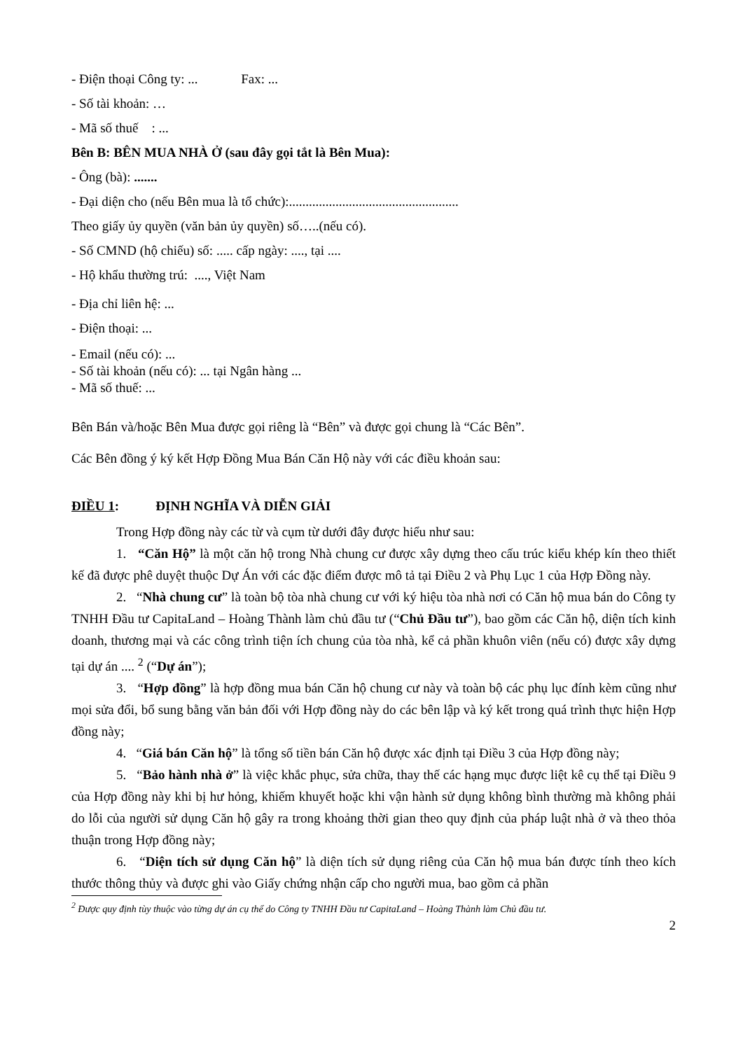- Điện thoại Công ty: ... Fax: ...
- Số tài khoản: …
- Mã số thuế : ...
Bên B: BÊN MUA NHÀ Ở (sau đây gọi tắt là Bên Mua):
- Ông (bà): .......
- Đại diện cho (nếu Bên mua là tổ chức):...................................................
Theo giấy ủy quyền (văn bản ủy quyền) số…..(nếu có).
- Số CMND (hộ chiếu) số: ..... cấp ngày: ...., tại ....
- Hộ khẩu thường trú: ...., Việt Nam
- Địa chỉ liên hệ: ...
- Điện thoại: ...
- Email (nếu có): ...
- Số tài khoản (nếu có): ... tại Ngân hàng ...
- Mã số thuế: ...
Bên Bán và/hoặc Bên Mua được gọi riêng là “Bên” và được gọi chung là “Các Bên”.
Các Bên đồng ý ký kết Hợp Đồng Mua Bán Căn Hộ này với các điều khoản sau:
ĐIỀU 1: ĐỊNH NGHĨA VÀ DIỄN GIẢI
Trong Hợp đồng này các từ và cụm từ dưới đây được hiểu như sau:
1. “Căn Hộ” là một căn hộ trong Nhà chung cư được xây dựng theo cấu trúc kiểu khép kín theo thiết kế đã được phê duyệt thuộc Dự Án với các đặc điểm được mô tả tại Điều 2 và Phụ Lục 1 của Hợp Đồng này.
2. “Nhà chung cư” là toàn bộ tòa nhà chung cư với ký hiệu tòa nhà nơi có Căn hộ mua bán do Công ty TNHH Đầu tư CapitaLand – Hoàng Thành làm chủ đầu tư (“Chủ Đầu tư”), bao gồm các Căn hộ, diện tích kinh doanh, thương mại và các công trình tiện ích chung của tòa nhà, kể cả phần khuôn viên (nếu có) được xây dựng tại dự án .... <sup>2</sup> (“Dự án”);
3. “Hợp đồng” là hợp đồng mua bán Căn hộ chung cư này và toàn bộ các phụ lục đính kèm cũng như mọi sửa đổi, bổ sung bằng văn bản đối với Hợp đồng này do các bên lập và ký kết trong quá trình thực hiện Hợp đồng này;
4. “Giá bán Căn hộ” là tổng số tiền bán Căn hộ được xác định tại Điều 3 của Hợp đồng này;
5. “Bảo hành nhà ở” là việc khắc phục, sửa chữa, thay thế các hạng mục được liệt kê cụ thể tại Điều 9 của Hợp đồng này khi bị hư hỏng, khiếm khuyết hoặc khi vận hành sử dụng không bình thường mà không phải do lỗi của người sử dụng Căn hộ gây ra trong khoảng thời gian theo quy định của pháp luật nhà ở và theo thỏa thuận trong Hợp đồng này;
6. “Diện tích sử dụng Căn hộ” là diện tích sử dụng riêng của Căn hộ mua bán được tính theo kích thước thông thủy và được ghi vào Giấy chứng nhận cấp cho người mua, bao gồm cả phần
<sup>2</sup> Được quy định tùy thuộc vào từng dự án cụ thể do Công ty TNHH Đầu tư CapitaLand – Hoàng Thành làm Chủ đầu tư.
2